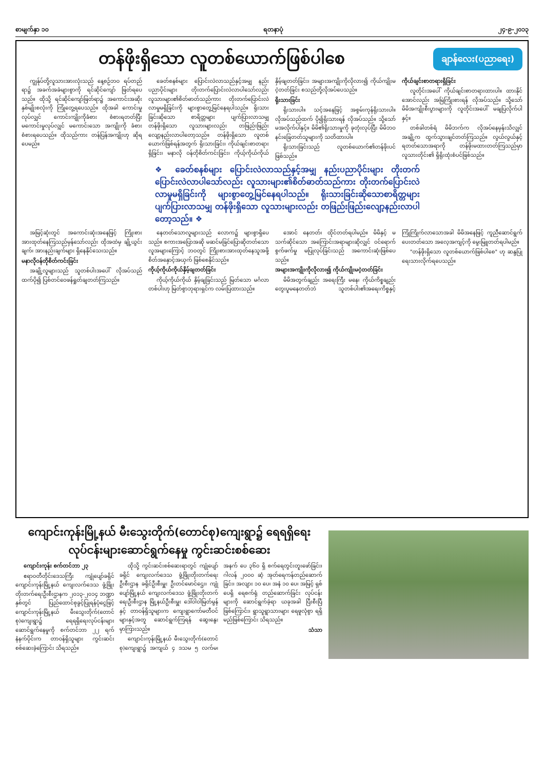စာမျက်နှာ ၁၀ ရတနာပုံ ၂၄-၉-၂၀၁၃
တန်ဖိုးရှိသော လူတစ်ယောက်ဖြစ်ပါစေ
ချာန်လေး(ပညာရေး)
ကျွန်ုပ်တို့လူသားအားလုံးသည် နေ့စဉ်ဘဝ ရပ်တည်ရာ၌ အခက်အခဲများစွာကို ရင်ဆိုင်ကျော် ဖြတ်ရပေသည်။ ထိုသို့ ရင်ဆိုင်ကျော်ဖြတ်ရာ၌ အကောင်းအဆိုး နှစ်မျိုးစလုံးကို ကြုံတွေ့ရပေသည်။ ထိုအခါ ကောင်းမှုလုပ်လျှင် ကောင်းကျိုးကိုခံစား စံစားရတတ်ပြီး မကောင်းမှုလုပ်လျှင် မကောင်းသော အကျိုးကို ခံစားစံစားရပေသည်။ ထိုသည်ကား တန်ပြန်အကျိုးဟု ဆိုရပေမည်။
ခေတ်စနစ်များ ပြောင်းလဲလာသည်နှင့်အမျှ နည်းပညာပိုင်းများ တိုးတက်ပြောင်းလဲလာပါသော်လည်း လူသားများ၏စိတ်ဓာတ်သည်ကား တိုးတက်ပြောင်းလဲလာမှုမရှိခြင်းကို များစွာတွေ့မြင်နေရပါသည်။ ရိုးသားခြင်းဆိုသော စာရိတ္တများ ပျက်ပြားလာသမျှ တန်ဖိုးရှိသော လူသားများလည်း တဖြည်းဖြည်း လျော့နည်းလာပါတော့သည်။ တန်ဖိုးရှိသော လူတစ်ယောက်ဖြစ်ရန်အတွက် ရိုးသားခြင်း၊ ကိုယ်ချင်းစာတရားရှိခြင်း၊ မနာလို ဝန်တိုစိတ်ကင်းခြင်း၊ ကိုယ့်ကိုယ်ကိုယ်နှိမ့်ချတတ်ခြင်း၊ အများအကျိုးကိုလိုလား၍ ကိုယ်ကျိုးမငဲ့တတ်ခြင်း စသည်တို့လိုအပ်ပေသည်။
ရိုးသားခြင်း
ရိုးသားပါ။ သင့်အနေဖြင့် အစွမ်းကုန်ရိုးသားပါ။ လိုအပ်သည်ထက် ပို၍ရိုးသားရန် လိုအပ်သည်။ သို့သော် မအလိုက်ပါနှင့်။ မိမိ၏ရိုးသားမှုကို ခုတုံးလုပ်ပြီး မိမိဘဝ နင်းခြေတတ်သူများကို သတိထားပါ။
ရိုးသားခြင်းသည် လူတစ်ယောက်၏တန်ဖိုးပင်ဖြစ်သည်။
ကိုယ်ချင်းစာတရားရှိခြင်း
လူတိုင်းအပေါ် ကိုယ်ချင်းစာတရားထားပါ။ ထားနိုင်အောင်လည်း အမြဲကြိုးစားရန် လိုအပ်သည်။ သို့သော် မိမိအကျိုးစီးပွားများကို လူတိုင်းအပေါ် မချပြလိုက်ပါနှင့်။
တစ်ခါတစ်ရံ မိမိဘက်က လိုအပ်နေမှန်းသိလျှင် အချို့က ထွက်သွားချင်တတ်ကြသည်။ လွယ်လွယ်နှင့် ရတတ်သောအရာကို တန်ဖိုးမထားတတ်ကြသည်မှာ လူသားတိုင်း၏ ရှိရိုးထုံးစံပင်ဖြစ်သည်။
❖ ခေတ်စနစ်များ ပြောင်းလဲလာသည်နှင့်အမျှ နည်းပညာပိုင်းများ တိုးတက်ပြောင်းလဲလာပါသော်လည်း လူသားများ၏စိတ်ဓာတ်သည်ကား တိုးတက်ပြောင်းလဲလာမှုမရှိခြင်းကို များစွာတွေ့မြင်နေရပါသည်။ ရိုးသားခြင်းဆိုသောစာရိတ္တများ ပျက်ပြားလာသမျှ တန်ဖိုးရှိသော လူသားများလည်း တဖြည်းဖြည်းလျော့နည်းလာပါတော့သည်။ ❖
အမြင့်ဆုံးတွင် အကောင်းဆုံးအနေဖြင့် ကြိုးစားအားထုတ်နေကြသည်မှန်သော်လည်း ထိုအထဲမှ ချို့ယွင်းချက်၊ အားနည်းချက်များ ရှိနေနိုင်သေးသည်။
မနာလိုဝန်တိုစိတ်ကင်းခြင်း
အချို့လူများသည် သူတစ်ပါးအပေါ် လိုအပ်သည်ထက်ပို၍ ပြစ်တင်ဝေဖန်ရှုတ်ချတတ်ကြသည်။
နေတတ်သောလူများသည် လောက၌ များစွာရှိပေသည်။ စကားအပြောအဆို မဆင်မခြင်ပြောဆိုတတ်သော လူအများကြောင့် ဘဝတွင် ကြိုးစားအားထုတ်နေသူအဖို့ စိတ်အနှောင့်အယှက် ဖြစ်စေနိုင်သည်။
ကိုယ့်ကိုယ်ကိုယ်နှိမ့်ချတတ်ခြင်း
ကိုယ့်ကိုယ်ကိုယ် နှိမ့်ချခြင်းသည် မြတ်သော မင်္ဂလာတစ်ပါးဟု မြတ်စွာဘုရားရှင်က လမ်းပြထားသည်။
အောင် နေတတ်၊ ထိုင်တတ်ရပါမည်။ မိမိနှင့် မသက်ဆိုင်သော အကြောင်းအရာများဆိုလျှင် ဝင်ရောက်စွက်ဖက်မှု မပြုလုပ်ခြင်းသည် အကောင်းဆုံးဖြစ်ပေသည်။
အများအကျိုးကိုလိုလား၍ ကိုယ်ကျိုးမငဲ့တတ်ခြင်း
မိမိအတွက်ချည်း အရေးကြီး မနေ၊ ကိုယ်ကိစ္စချည်း တွေးပူမနေတတ်ဘဲ သူတစ်ပါး၏အရေးကိစ္စနှင့် ကြုံကြိုက်လာသောအခါ မိမိအနေဖြင့် ကူညီဆောင်ရွက်ပေးတတ်သော အလေ့အကျင့်ကို မွေးမြူတတ်ရပါမည်။
"တန်ဖိုးရှိသော လူတစ်ယောက်ဖြစ်ပါစေ" ဟု ဆန္ဒပြုရေးသားလိုက်ရပေသည်။
ကျောင်းကုန်းမြို့နယ် မီးသွေးတိုက်(တောင်စု)ကျေးရွာ၌ ရေရရှိရေးလုပ်ငန်းများဆောင်ရွက်နေမှု ကွင်းဆင်းစစ်ဆေး
ကျောင်းကုန်း စက်တင်ဘာ ၂၃
ဧရာဝတီတိုင်းဒေသကြီး ကျုံပျော်ခရိုင် ကျောင်းကုန်းမြို့နယ် ကျေးလက်ဒေသ ဖွံ့ဖြိုးတိုးတက်ရေးဦးစီးဌာနက ၂၀၁၃-၂၀၁၄ ဘဏ္ဍာနှစ်တွင် ပြည်ထောင်စုခွင့်ပြုရန်ပုံငွေဖြင့် ကျောင်းကုန်းမြို့နယ် မီးသွေးတိုက်(တောင်စု)ကျေးရွာ၌ ရေရရှိရေးလုပ်ငန်းများ ဆောင်ရွက်နေမှုကို စက်တင်ဘာ ၂၂ ရက် နံနက်ပိုင်းက တာဝန်ရှိသူများ ကွင်းဆင်းစစ်ဆေးခဲ့ကြောင်း သိရသည်။
ထိုသို့ ကွင်းဆင်းစစ်ဆေးရာတွင် ကျုံပျော်ခရိုင် ကျေးလက်ဒေသ ဖွံ့ဖြိုးတိုးတက်ရေးဦးစီးဌာန ခရိုင်ဦးစီးမှူး ဦးတင်မောင်ဌေး၊ ကျုံပျော်မြို့နယ် ကျေးလက်ဒေသ ဖွံ့ဖြိုးတိုးတက်ရေးဦးစီးဌာန မြို့နယ်ဦးစီးမှူး ဒေါ်ဝါဝါမြတ်မွန်နှင့် တာဝန်ရှိသူများက ကျေးရွာကော်မတီဝင်များနှင့်အတူ ဆောင်ရွက်ကြရန် ဆွေးနွေးမှာကြားသည်။
ကျောင်းကုန်းမြို့နယ် မီးသွေးတိုက်(တောင်စု)ကျေးရွာ၌ အကျယ် ၄ ဒသမ ၅ လက်မ၊ အနက် ပေ ၃၆၀ ရှိ စက်ရေတွင်းတူးဖော်ခြင်း၊ ဂါလန် ၂၀၀၀ ဆံ့ အုတ်ရေကန်တည်ဆောက်ခြင်း၊ အလျား ၁၀ ပေ၊ အနံ ၁၀ ပေ၊ အမြင့် ရှစ်ပေရှိ ရေစက်ရုံ တည်ဆောက်ခြင်း လုပ်ငန်းများကို ဆောင်ရွက်ခဲ့ရာ ယခုအခါ ပြီးစီးပြီဖြစ်ကြောင်း၊ ရွာသူရွာသားများ ရေဖူလုံစွာ ရရှိမည်ဖြစ်ကြောင်း သိရသည်။
သံသာ